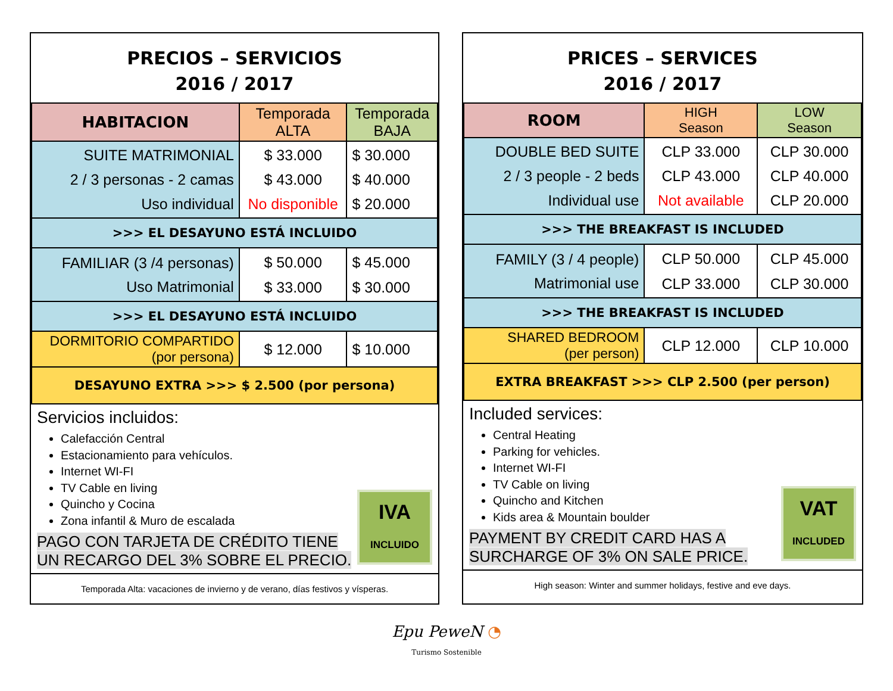PRECIOS – SERVICIOS
2016 / 2017
| HABITACION | Temporada ALTA | Temporada BAJA |
| --- | --- | --- |
| SUITE MATRIMONIAL 2 / 3 personas - 2 camas Uso individual | $ 33.000 $ 43.000 No disponible | $ 30.000 $ 40.000 $ 20.000 |
| >>> EL DESAYUNO ESTÁ INCLUIDO | | |
| FAMILIAR (3 /4 personas) Uso Matrimonial | $ 50.000 $ 33.000 | $ 45.000 $ 30.000 |
| >>> EL DESAYUNO ESTÁ INCLUIDO | | |
| DORMITORIO COMPARTIDO (por persona) | $ 12.000 | $ 10.000 |
| DESAYUNO EXTRA >>> $ 2.500 (por persona) | | |
Servicios incluidos:
Calefacción Central
Estacionamiento para vehículos.
Internet WI-FI
TV Cable en living
Quincho y Cocina
Zona infantil & Muro de escalada
PAGO CON TARJETA DE CRÉDITO TIENE
UN RECARGO DEL 3% SOBRE EL PRECIO.
IVA
INCLUIDO
Temporada Alta: vacaciones de invierno y de verano, días festivos y vísperas.
PRICES – SERVICES
2016 / 2017
| ROOM | HIGH Season | LOW Season |
| --- | --- | --- |
| DOUBLE BED SUITE 2 / 3 people - 2 beds Individual use | CLP 33.000 CLP 43.000 Not available | CLP 30.000 CLP 40.000 CLP 20.000 |
| >>> THE BREAKFAST IS INCLUDED | | |
| FAMILY (3 / 4 people) Matrimonial use | CLP 50.000 CLP 33.000 | CLP 45.000 CLP 30.000 |
| >>> THE BREAKFAST IS INCLUDED | | |
| SHARED BEDROOM (per person) | CLP 12.000 | CLP 10.000 |
| EXTRA BREAKFAST >>> CLP 2.500 (per person) | | |
Included services:
Central Heating
Parking for vehicles.
Internet WI-FI
TV Cable on living
Quincho and Kitchen
Kids area & Mountain boulder
PAYMENT BY CREDIT CARD HAS A
SURCHARGE OF 3% ON SALE PRICE.
VAT
INCLUDED
High season: Winter and summer holidays, festive and eve days.
Epu PeweN ◔
Turismo Sostenible